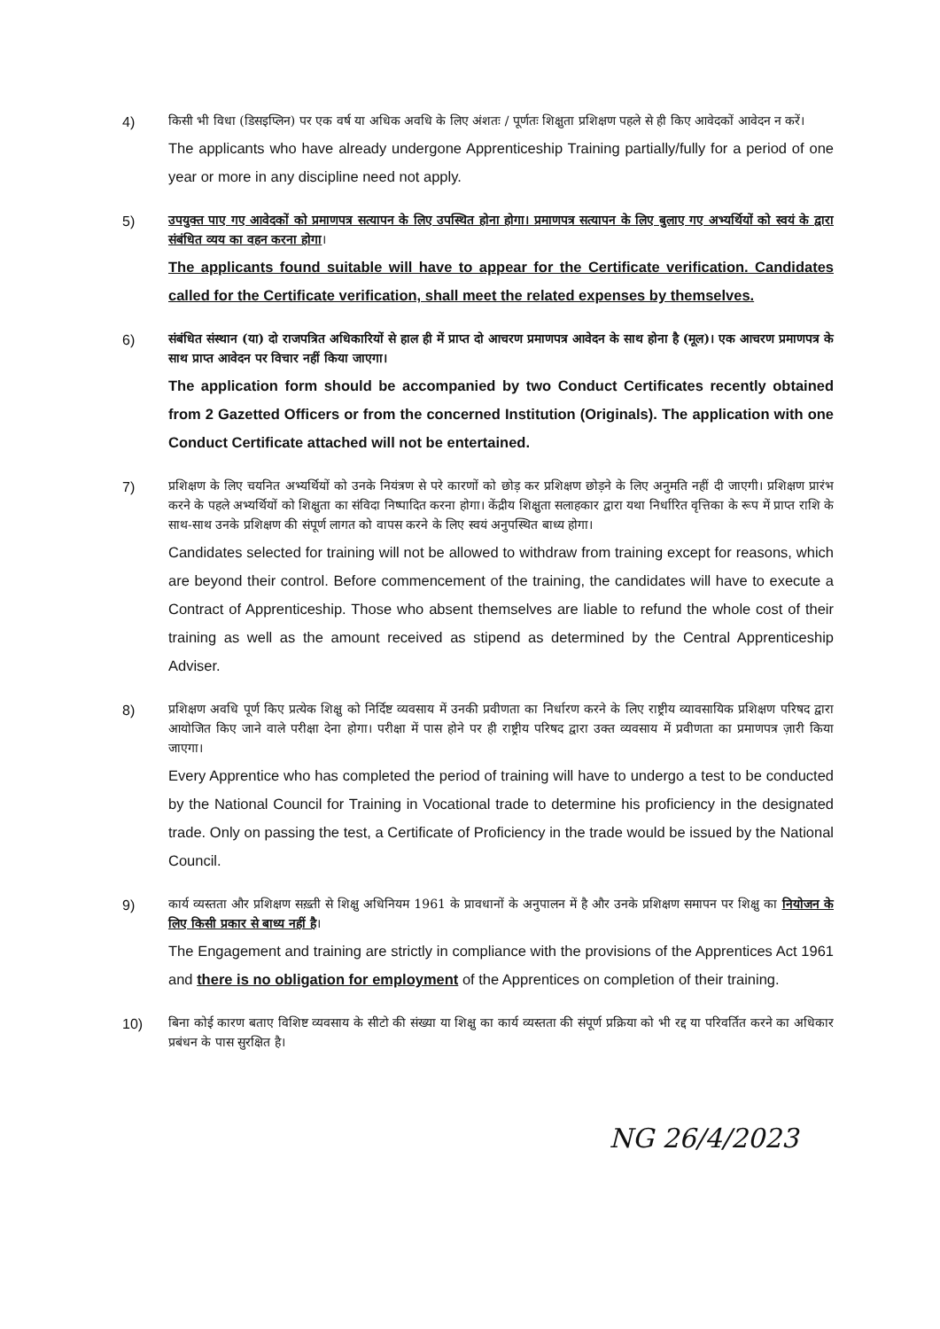4)
किसी भी विधा (डिसइप्लिन) पर एक वर्ष या अधिक अवधि के लिए अंशतः / पूर्णतः शिक्षुता प्रशिक्षण पहले से ही किए आवेदकों आवेदन न करें।
The applicants who have already undergone Apprenticeship Training partially/fully for a period of one year or more in any discipline need not apply.
5)
उपयुक्त पाए गए आवेदकों को प्रमाणपत्र सत्यापन के लिए उपस्थित होना होगा। प्रमाणपत्र सत्यापन के लिए बुलाए गए अभ्यर्थियों को स्वयं के द्वारा संबंधित व्यय का वहन करना होगा।
The applicants found suitable will have to appear for the Certificate verification. Candidates called for the Certificate verification, shall meet the related expenses by themselves.
6)
संबंधित संस्थान (या) दो राजपत्रित अधिकारियों से हाल ही में प्राप्त दो आचरण प्रमाणपत्र आवेदन के साथ होना है (मूल)। एक आचरण प्रमाणपत्र के साथ प्राप्त आवेदन पर विचार नहीं किया जाएगा।
The application form should be accompanied by two Conduct Certificates recently obtained from 2 Gazetted Officers or from the concerned Institution (Originals). The application with one Conduct Certificate attached will not be entertained.
7)
प्रशिक्षण के लिए चयनित अभ्यर्थियों को उनके नियंत्रण से परे कारणों को छोड़ कर प्रशिक्षण छोड़ने के लिए अनुमति नहीं दी जाएगी। प्रशिक्षण प्रारंभ करने के पहले अभ्यर्थियों को शिक्षुता का संविदा निष्पादित करना होगा। केंद्रीय शिक्षुता सलाहकार द्वारा यथा निर्धारित वृत्तिका के रूप में प्राप्त राशि के साथ-साथ उनके प्रशिक्षण की संपूर्ण लागत को वापस करने के लिए स्वयं अनुपस्थित बाध्य होगा।
Candidates selected for training will not be allowed to withdraw from training except for reasons, which are beyond their control. Before commencement of the training, the candidates will have to execute a Contract of Apprenticeship. Those who absent themselves are liable to refund the whole cost of their training as well as the amount received as stipend as determined by the Central Apprenticeship Adviser.
8)
प्रशिक्षण अवधि पूर्ण किए प्रत्येक शिक्षु को निर्दिष्ट व्यवसाय में उनकी प्रवीणता का निर्धारण करने के लिए राष्ट्रीय व्यावसायिक प्रशिक्षण परिषद द्वारा आयोजित किए जाने वाले परीक्षा देना होगा। परीक्षा में पास होने पर ही राष्ट्रीय परिषद द्वारा उक्त व्यवसाय में प्रवीणता का प्रमाणपत्र ज़ारी किया जाएगा।
Every Apprentice who has completed the period of training will have to undergo a test to be conducted by the National Council for Training in Vocational trade to determine his proficiency in the designated trade. Only on passing the test, a Certificate of Proficiency in the trade would be issued by the National Council.
9)
कार्य व्यस्तता और प्रशिक्षण सख़्ती से शिक्षु अधिनियम 1961 के प्रावधानों के अनुपालन में है और उनके प्रशिक्षण समापन पर शिक्षु का नियोजन के लिए किसी प्रकार से बाध्य नहीं है।
The Engagement and training are strictly in compliance with the provisions of the Apprentices Act 1961 and there is no obligation for employment of the Apprentices on completion of their training.
10)
बिना कोई कारण बताए विशिष्ट व्यवसाय के सीटो की संख्या या शिक्षु का कार्य व्यस्तता की संपूर्ण प्रक्रिया को भी रद्द या परिवर्तित करने का अधिकार प्रबंधन के पास सुरक्षित है।
NG 26/4/2023